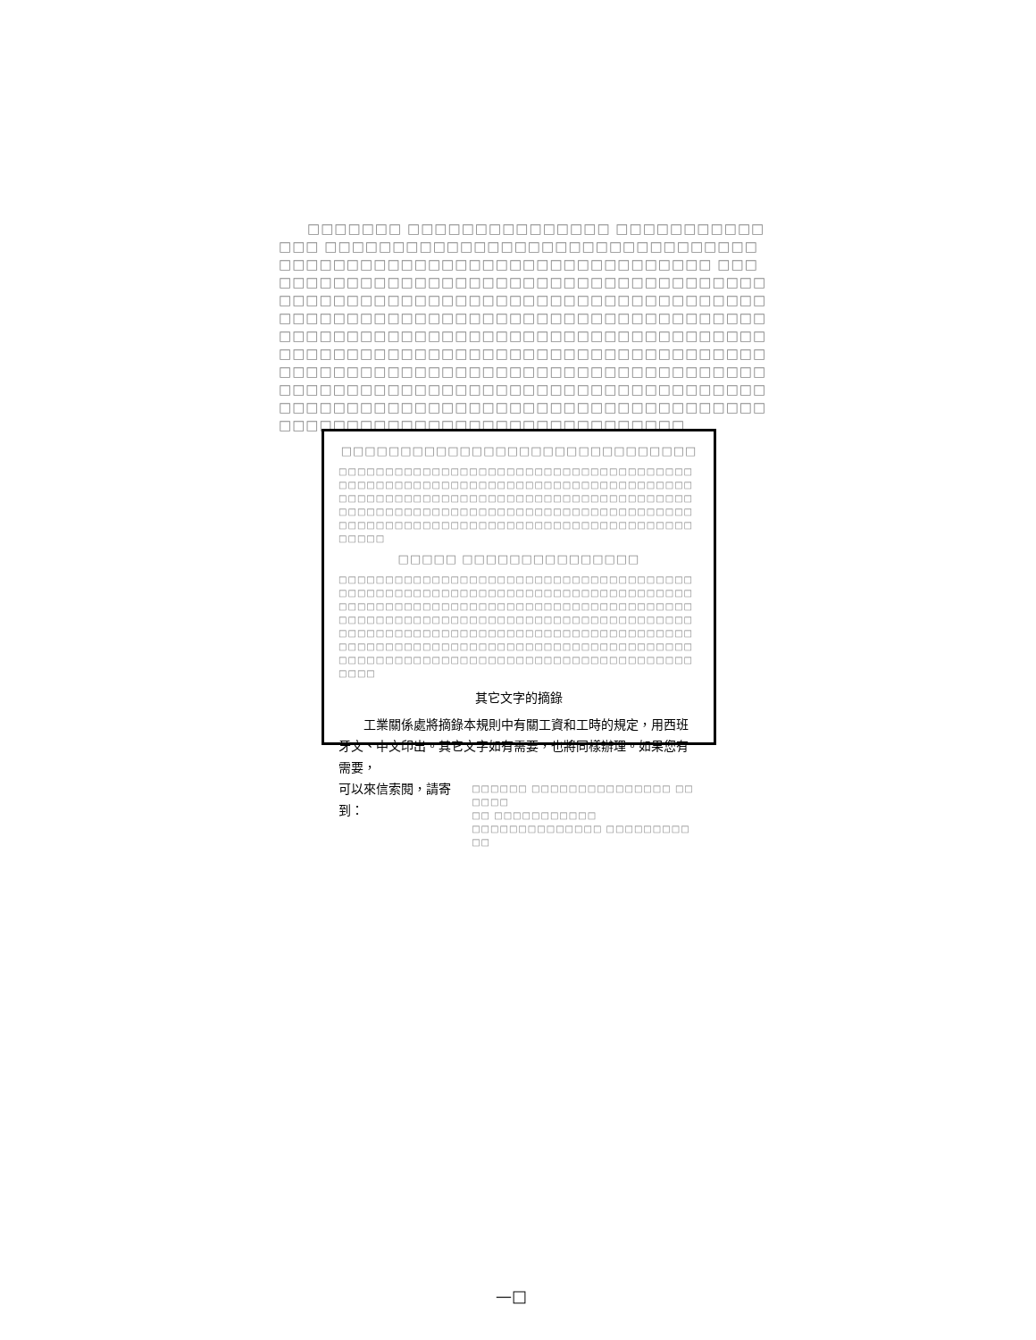□□□□□□□ □□□□□□□□□□□□□□□ □□□□□□□□□□□□□□ □□□□□□□□□□□□□□□□□□□□□□□□□□□□□□□□□□□□□□□□□□□□□□□□□□□□□□□□□□□□□□□□ □□□□□□□□□□□□□□□□□□□□□□□□□□□□□□□□□□□□□□□□□□□□□□□□□□□□□□□□□□□□□□□□□□□□□□□□□□□□□□□□□□□□□□□□□□□□□□□□□□□□□□□□□□□□□□□□□□□□□□□□□□□□□□□□□□□□□□□□□□□□□□□□□□□□□□□□□□□□□□□□□□□□□□□□□□□□□□□□□□□□□□□□□□□□□□□□□□□□□□□□□□□□□□□□□□□□□□□□□□□□□□□□□□□□□□□□□□□□□□□□□□□□□□□□□□□□□□□□□□□□□□□□□□□□□□□□□□□□□□□□□□□□□□□□□□□□□□□□□□□□□□□□□□□□□□□□□□□□□□□□□
□□□□□□□□□□□□□□□□□□□□□□□□□□□□□□
□□□□□□□□□□□□□□□□□□□□□□□□□□□□□□□□□□□□□□□□□□□□□□□□□□□□□□□□□□□□□□□□□□□□□□□□□□□□□□□□□□□□□□□□□□□□□□□□□□□□□□□□□□□□□□□□□□□□□□□□□□□□□□□□□□□□□□□□□□□□□□□□□□□□□□□□□□□□□□□□□□□□□□□□□□□□□□□□□□□□□□□□□□□□□□□□□□□
□□□□□ □□□□□□□□□□□□□□□
□□□□□□□□□□□□□□□□□□□□□□□□□□□□□□□□□□□□□□□□□□□□□□□□□□□□□□□□□□□□□□□□□□□□□□□□□□□□□□□□□□□□□□□□□□□□□□□□□□□□□□□□□□□□□□□□□□□□□□□□□□□□□□□□□□□□□□□□□□□□□□□□□□□□□□□□□□□□□□□□□□□□□□□□□□□□□□□□□□□□□□□□□□□□□□□□□□□□□□□□□□□□□□□□□□□□□□□□□□□□□□□□□□□□□□□□□□□□□□□□□□□□□□□□□□□□□□□□□□□□□□□□□□□□□□
其它文字的摘錄
工業關係處將摘錄本規則中有關工資和工時的規定，用西班牙文、中文印出。其它文字如有需要，也將同樣辦理。如果您有需要，
可以來信索閱，請寄到：
□□□□□□ □□□□□□□□□□□□□□□ □□□□□□
□□ □□□□□□□□□□□
□□□□□□□□□□□□□□ □□□□□□□□□□□
—□